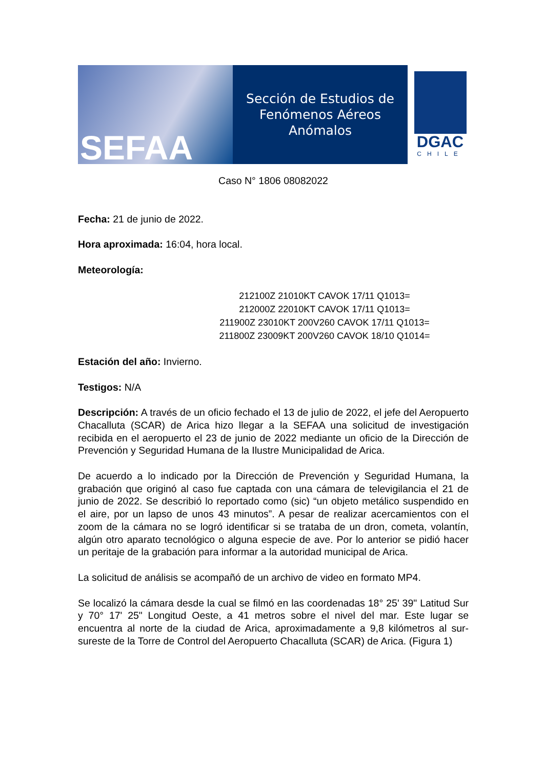SEFAA
Sección de Estudios de
Fenómenos Aéreos Anómalos
DGAC
CHILE
Caso N° 1806 08082022
Fecha: 21 de junio de 2022.
Hora aproximada: 16:04, hora local.
Meteorología:
212100Z 21010KT CAVOK 17/11 Q1013=
212000Z 22010KT CAVOK 17/11 Q1013=
211900Z 23010KT 200V260 CAVOK 17/11 Q1013=
211800Z 23009KT 200V260 CAVOK 18/10 Q1014=
Estación del año: Invierno.
Testigos: N/A
Descripción: A través de un oficio fechado el 13 de julio de 2022, el jefe del Aeropuerto Chacalluta (SCAR) de Arica hizo llegar a la SEFAA una solicitud de investigación recibida en el aeropuerto el 23 de junio de 2022 mediante un oficio de la Dirección de Prevención y Seguridad Humana de la Ilustre Municipalidad de Arica.
De acuerdo a lo indicado por la Dirección de Prevención y Seguridad Humana, la grabación que originó al caso fue captada con una cámara de televigilancia el 21 de junio de 2022. Se describió lo reportado como (sic) “un objeto metálico suspendido en el aire, por un lapso de unos 43 minutos”. A pesar de realizar acercamientos con el zoom de la cámara no se logró identificar si se trataba de un dron, cometa, volantín, algún otro aparato tecnológico o alguna especie de ave. Por lo anterior se pidió hacer un peritaje de la grabación para informar a la autoridad municipal de Arica.
La solicitud de análisis se acompañó de un archivo de video en formato MP4.
Se localizó la cámara desde la cual se filmó en las coordenadas 18° 25' 39" Latitud Sur y 70° 17' 25" Longitud Oeste, a 41 metros sobre el nivel del mar. Este lugar se encuentra al norte de la ciudad de Arica, aproximadamente a 9,8 kilómetros al sur-sureste de la Torre de Control del Aeropuerto Chacalluta (SCAR) de Arica. (Figura 1)